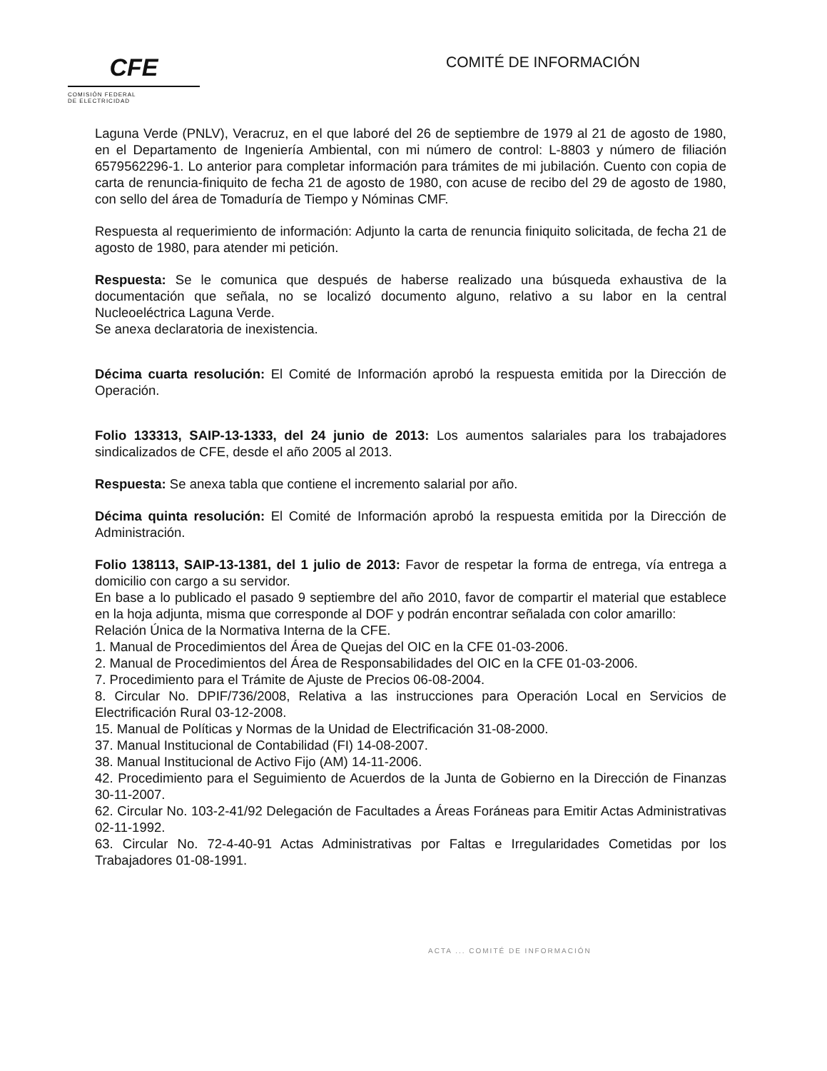CFE
COMISIÓN FEDERAL
DE ELECTRICIDAD
COMITÉ DE INFORMACIÓN
Laguna Verde (PNLV), Veracruz, en el que laboré del 26 de septiembre de 1979 al 21 de agosto de 1980, en el Departamento de Ingeniería Ambiental, con mi número de control: L-8803 y número de filiación 6579562296-1. Lo anterior para completar información para trámites de mi jubilación. Cuento con copia de carta de renuncia-finiquito de fecha 21 de agosto de 1980, con acuse de recibo del 29 de agosto de 1980, con sello del área de Tomaduría de Tiempo y Nóminas CMF.
Respuesta al requerimiento de información: Adjunto la carta de renuncia finiquito solicitada, de fecha 21 de agosto de 1980, para atender mi petición.
Respuesta: Se le comunica que después de haberse realizado una búsqueda exhaustiva de la documentación que señala, no se localizó documento alguno, relativo a su labor en la central Nucleoeléctrica Laguna Verde.
Se anexa declaratoria de inexistencia.
Décima cuarta resolución: El Comité de Información aprobó la respuesta emitida por la Dirección de Operación.
Folio 133313, SAIP-13-1333, del 24 junio de 2013: Los aumentos salariales para los trabajadores sindicalizados de CFE, desde el año 2005 al 2013.
Respuesta: Se anexa tabla que contiene el incremento salarial por año.
Décima quinta resolución: El Comité de Información aprobó la respuesta emitida por la Dirección de Administración.
Folio 138113, SAIP-13-1381, del 1 julio de 2013: Favor de respetar la forma de entrega, vía entrega a domicilio con cargo a su servidor.
En base a lo publicado el pasado 9 septiembre del año 2010, favor de compartir el material que establece en la hoja adjunta, misma que corresponde al DOF y podrán encontrar señalada con color amarillo:
Relación Única de la Normativa Interna de la CFE.
1. Manual de Procedimientos del Área de Quejas del OIC en la CFE 01-03-2006.
2. Manual de Procedimientos del Área de Responsabilidades del OIC en la CFE 01-03-2006.
7. Procedimiento para el Trámite de Ajuste de Precios 06-08-2004.
8. Circular No. DPIF/736/2008, Relativa a las instrucciones para Operación Local en Servicios de Electrificación Rural 03-12-2008.
15. Manual de Políticas y Normas de la Unidad de Electrificación 31-08-2000.
37. Manual Institucional de Contabilidad (FI) 14-08-2007.
38. Manual Institucional de Activo Fijo (AM) 14-11-2006.
42. Procedimiento para el Seguimiento de Acuerdos de la Junta de Gobierno en la Dirección de Finanzas 30-11-2007.
62. Circular No. 103-2-41/92 Delegación de Facultades a Áreas Foráneas para Emitir Actas Administrativas 02-11-1992.
63. Circular No. 72-4-40-91 Actas Administrativas por Faltas e Irregularidades Cometidas por los Trabajadores 01-08-1991.
ACTA ... COMITÉ DE INFORMACIÓN